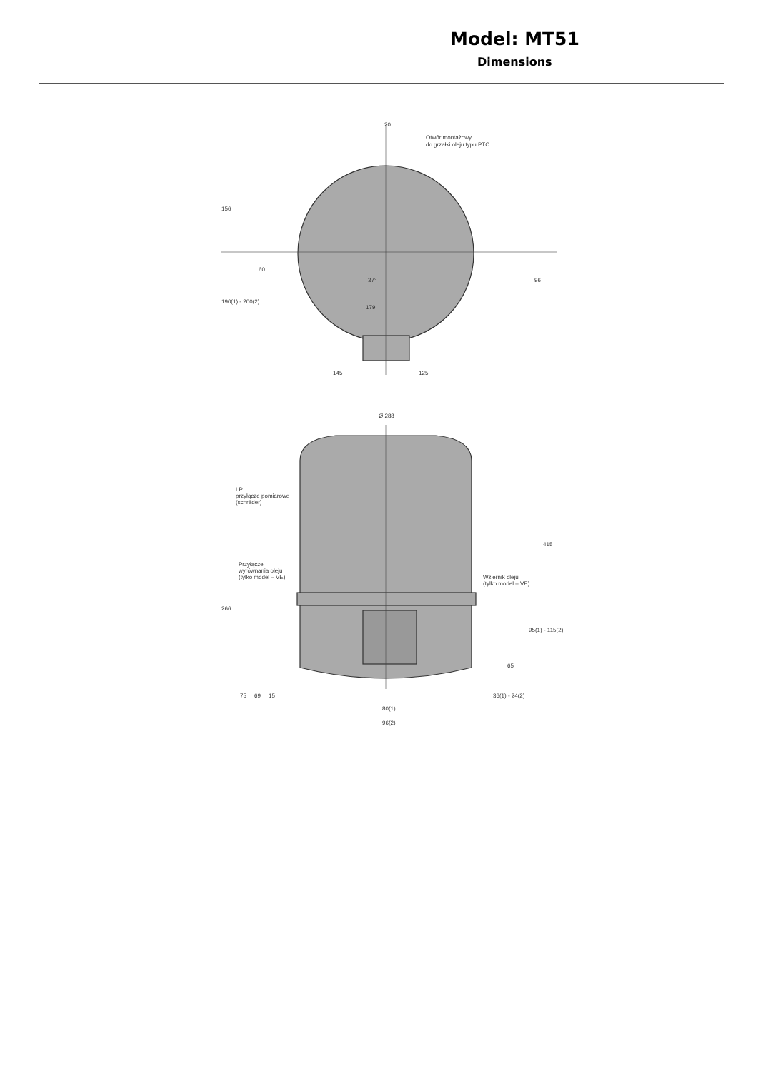Model: MT51
Dimensions
20
Otwór montażowy
do grzałki oleju typu PTC
156
190(1) - 200(2)
60
96
37°
179
145
125
Ø 288
LP
przyłącze pomiarowe
(schräder)
Przyłącze
wyrównania oleju
(tylko model – VE)
Wziernik oleju
(tylko model – VE)
415
266
95(1) - 115(2)
65
75
69
15
36(1) - 24(2)
80(1)
96(2)